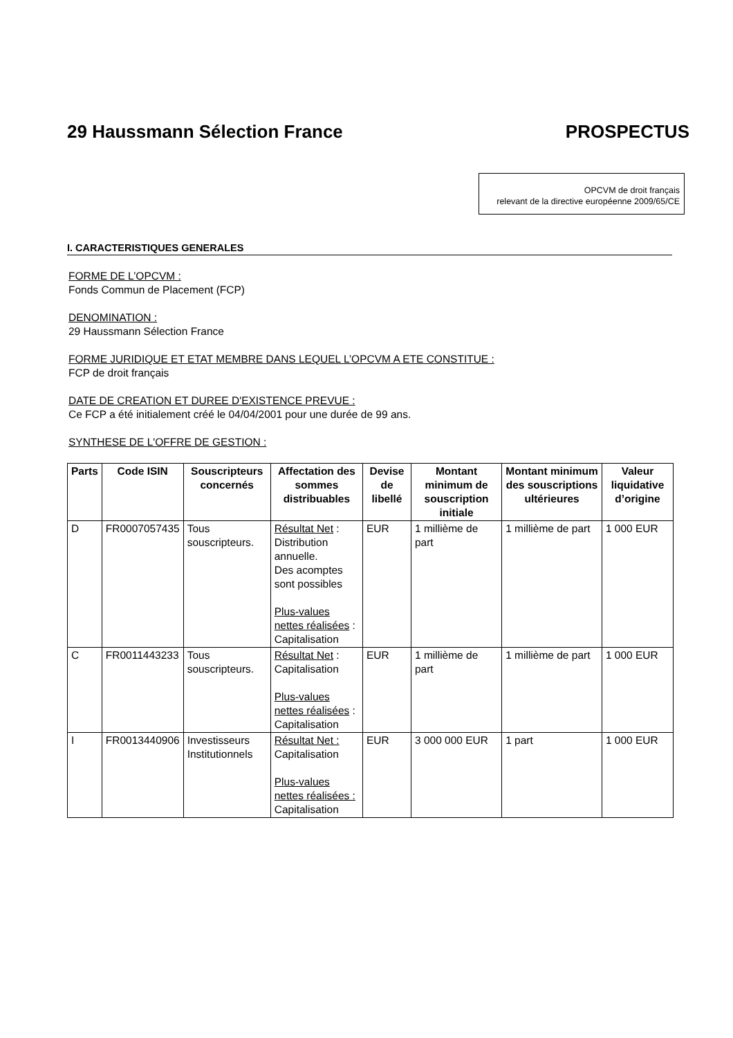29 Haussmann Sélection France PROSPECTUS
OPCVM de droit français
relevant de la directive européenne 2009/65/CE
I. CARACTERISTIQUES GENERALES
FORME DE L’OPCVM :
Fonds Commun de Placement (FCP)
DENOMINATION :
29 Haussmann Sélection France
FORME JURIDIQUE ET ETAT MEMBRE DANS LEQUEL L’OPCVM A ETE CONSTITUE :
FCP de droit français
DATE DE CREATION ET DUREE D'EXISTENCE PREVUE :
Ce FCP a été initialement créé le 04/04/2001 pour une durée de 99 ans.
SYNTHESE DE L'OFFRE DE GESTION :
| Parts | Code ISIN | Souscripteurs concernés | Affectation des sommes distribuables | Devise de libellé | Montant minimum de souscription initiale | Montant minimum des souscriptions ultérieures | Valeur liquidative d’origine |
| --- | --- | --- | --- | --- | --- | --- | --- |
| D | FR0007057435 | Tous souscripteurs. | Résultat Net : Distribution annuelle. Des acomptes sont possibles Plus-values nettes réalisées : Capitalisation | EUR | 1 millième de part | 1 millième de part | 1 000 EUR |
| C | FR0011443233 | Tous souscripteurs. | Résultat Net : Capitalisation Plus-values nettes réalisées : Capitalisation | EUR | 1 millième de part | 1 millième de part | 1 000 EUR |
| I | FR0013440906 | Investisseurs Institutionnels | Résultat Net : Capitalisation Plus-values nettes réalisées : Capitalisation | EUR | 3 000 000 EUR | 1 part | 1 000 EUR |